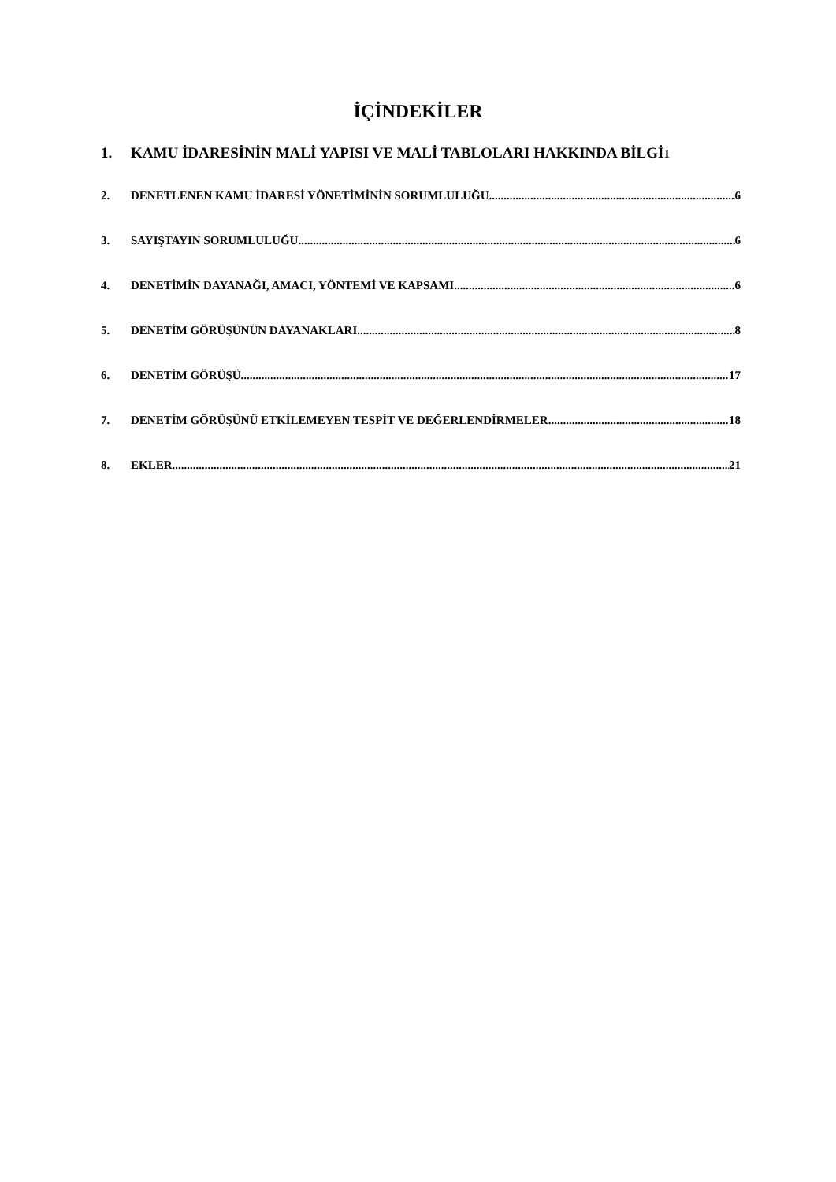İÇİNDEKİLER
1. KAMU İDARESİNİN MALİ YAPISI VE MALİ TABLOLARI HAKKINDA BİLGİ 1
2. DENETLENEN KAMU İDARESİ YÖNETİMİNİN SORUMLULUĞU 6
3. SAYIŞTAYIN SORUMLULUĞU 6
4. DENETİMİN DAYANAĞI, AMACI, YÖNTEMİ VE KAPSAMI 6
5. DENETİM GÖRÜŞÜNÜN DAYANAKLARI 8
6. DENETİM GÖRÜŞÜ 17
7. DENETİM GÖRÜŞÜNÜ ETKİLEMEYEN TESPİT VE DEĞERLENDİRMELER 18
8. EKLER 21